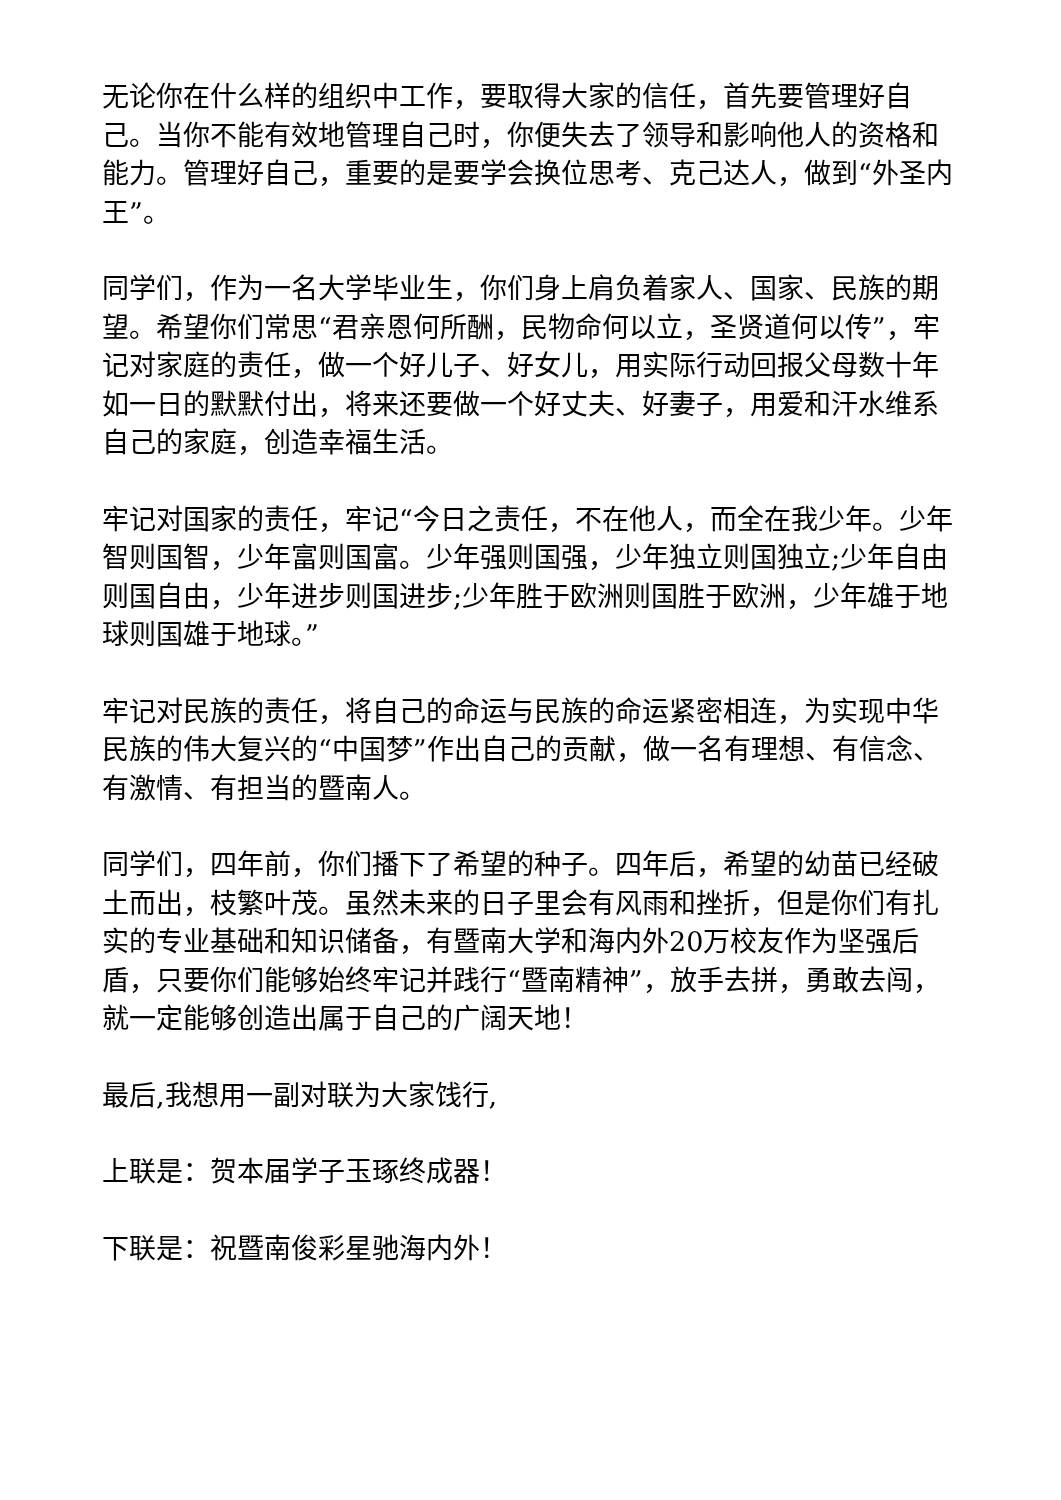无论你在什么样的组织中工作，要取得大家的信任，首先要管理好自己。当你不能有效地管理自己时，你便失去了领导和影响他人的资格和能力。管理好自己，重要的是要学会换位思考、克己达人，做到“外圣内王”。
同学们，作为一名大学毕业生，你们身上肩负着家人、国家、民族的期望。希望你们常思“君亲恩何所酬，民物命何以立，圣贤道何以传”，牢记对家庭的责任，做一个好儿子、好女儿，用实际行动回报父母数十年如一日的默默付出，将来还要做一个好丈夫、好妻子，用爱和汗水维系自己的家庭，创造幸福生活。
牢记对国家的责任，牢记“今日之责任，不在他人，而全在我少年。少年智则国智，少年富则国富。少年强则国强，少年独立则国独立;少年自由则国自由，少年进步则国进步;少年胜于欧洲则国胜于欧洲，少年雄于地球则国雄于地球。”
牢记对民族的责任，将自己的命运与民族的命运紧密相连，为实现中华民族的伟大复兴的“中国梦”作出自己的贡献，做一名有理想、有信念、有激情、有担当的暨南人。
同学们，四年前，你们播下了希望的种子。四年后，希望的幼苗已经破土而出，枝繁叶茂。虽然未来的日子里会有风雨和挫折，但是你们有扎实的专业基础和知识储备，有暨南大学和海内外20万校友作为坚强后盾，只要你们能够始终牢记并践行“暨南精神”，放手去拼，勇敢去闯，就一定能够创造出属于自己的广阔天地！
最后,我想用一副对联为大家饯行,
上联是：贺本届学子玉琢终成器！
下联是：祝暨南俊彩星驰海内外！